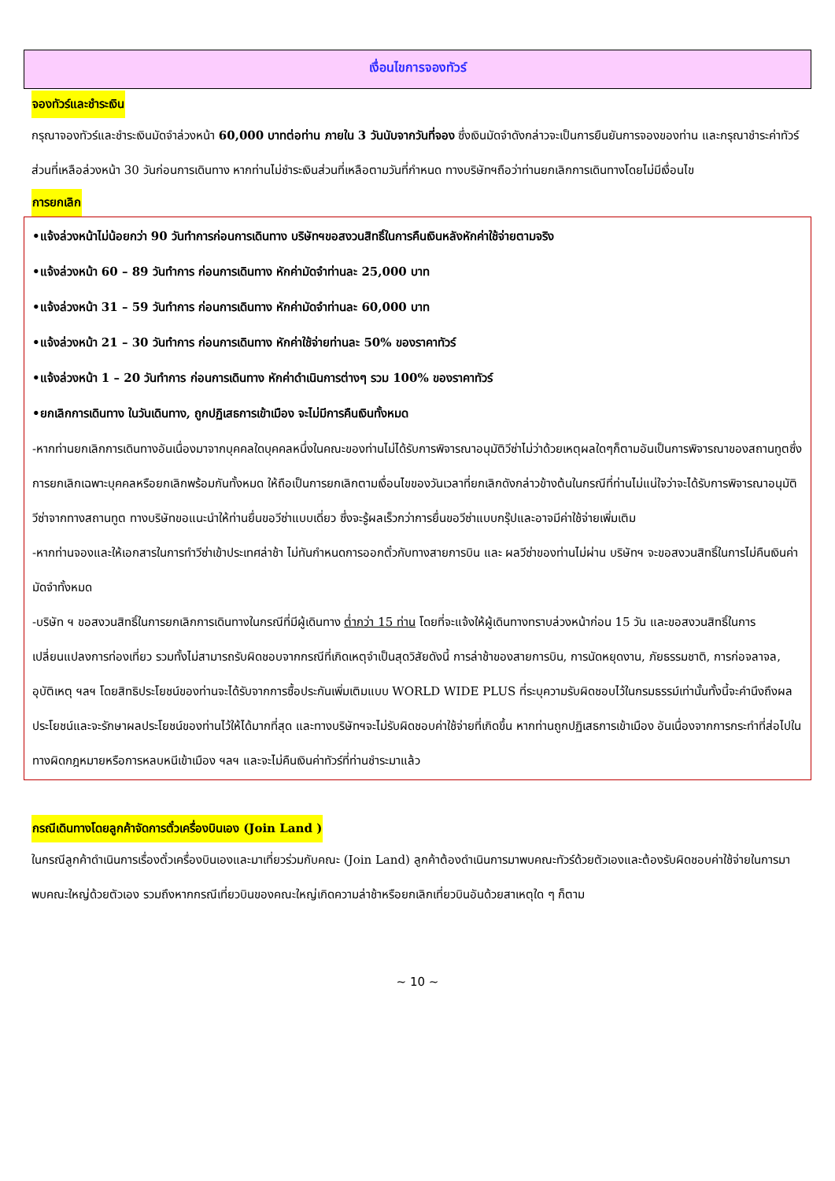เงื่อนไขการจองทัวร์
จองทัวร์และชำระเงิน
กรุณาจองทัวร์และชำระเงินมัดจำล่วงหน้า 60,000 บาทต่อท่าน ภายใน 3 วันนับจากวันที่จอง ซึ่งเงินมัดจำดังกล่าวจะเป็นการยืนยันการจองของท่าน และกรุณาชำระค่าทัวร์ส่วนที่เหลือล่วงหน้า 30 วันก่อนการเดินทาง หากท่านไม่ชำระเงินส่วนที่เหลือตามวันที่กำหนด ทางบริษัทฯถือว่าท่านยกเลิกการเดินทางโดยไม่มีเงื่อนไข
การยกเลิก
•แจ้งล่วงหน้าไม่น้อยกว่า 90 วันทำการก่อนการเดินทาง บริษัทฯขอสงวนสิทธิ์ในการคืนเงินหลังหักค่าใช้จ่ายตามจริง
•แจ้งล่วงหน้า 60 – 89 วันทำการ ก่อนการเดินทาง หักค่ามัดจำท่านละ 25,000 บาท
•แจ้งล่วงหน้า 31 – 59 วันทำการ ก่อนการเดินทาง หักค่ามัดจำท่านละ 60,000 บาท
•แจ้งล่วงหน้า 21 – 30 วันทำการ ก่อนการเดินทาง หักค่าใช้จ่ายท่านละ 50% ของราคาทัวร์
•แจ้งล่วงหน้า 1 – 20 วันทำการ ก่อนการเดินทาง หักค่าดำเนินการต่างๆ รวม 100% ของราคาทัวร์
•ยกเลิกการเดินทาง ในวันเดินทาง, ถูกปฏิเสธการเข้าเมือง จะไม่มีการคืนเงินทั้งหมด
-หากท่านยกเลิกการเดินทางอันเนื่องมาจากบุคคลใดบุคคลหนึ่งในคณะของท่านไม่ได้รับการพิจารณาอนุมัติวีซ่าไม่ว่าด้วยเหตุผลใดๆก็ตามอันเป็นการพิจารณาของสถานทูตซึ่งการยกเลิกเฉพาะบุคคลหรือยกเลิกพร้อมกันทั้งหมด ให้ถือเป็นการยกเลิกตามเงื่อนไขของวันเวลาที่ยกเลิกดังกล่าวข้างต้นในกรณีที่ท่านไม่แน่ใจว่าจะได้รับการพิจารณาอนุมัติวีซ่าจากทางสถานทูต ทางบริษัทขอแนะนำให้ท่านยื่นขอวีซ่าแบบเดี่ยว ซึ่งจะรู้ผลเร็วกว่าการยื่นขอวีซ่าแบบกรุ๊ปและอาจมีค่าใช้จ่ายเพิ่มเติม
-หากท่านจองและให้เอกสารในการทำวีซ่าเข้าประเทศล่าช้า ไม่ทันกำหนดการออกตั๋วกับทางสายการบิน และ ผลวีซ่าของท่านไม่ผ่าน บริษัทฯ จะขอสงวนสิทธิ์ในการไม่คืนเงินค่ามัดจำทั้งหมด
-บริษัท ฯ ขอสงวนสิทธิ์ในการยกเลิกการเดินทางในกรณีที่มีผู้เดินทาง ต่ำกว่า 15 ท่าน โดยที่จะแจ้งให้ผู้เดินทางทราบล่วงหน้าก่อน 15 วัน และขอสงวนสิทธิ์ในการเปลี่ยนแปลงการท่องเที่ยว รวมทั้งไม่สามารถรับผิดชอบจากกรณีที่เกิดเหตุจำเป็นสุดวิสัยดังนี้ การล่าช้าของสายการบิน, การนัดหยุดงาน, ภัยธรรมชาติ, การก่อจลาจล, อุบัติเหตุ ฯลฯ โดยสิทธิประโยชน์ของท่านจะได้รับจากการซื้อประกันเพิ่มเติมแบบ WORLD WIDE PLUS ที่ระบุความรับผิดชอบไว้ในกรมธรรม์เท่านั้นทั้งนี้จะคำนึงถึงผลประโยชน์และจะรักษาผลประโยชน์ของท่านไว้ให้ได้มากที่สุด และทางบริษัทฯจะไม่รับผิดชอบค่าใช้จ่ายที่เกิดขึ้น หากท่านถูกปฏิเสธการเข้าเมือง อันเนื่องจากการกระทำที่ส่อไปในทางผิดกฎหมายหรือการหลบหนีเข้าเมือง ฯลฯ และจะไม่คืนเงินค่าทัวร์ที่ท่านชำระมาแล้ว
กรณีเดินทางโดยลูกค้าจัดการตั๋วเครื่องบินเอง (Join Land )
ในกรณีลูกค้าดำเนินการเรื่องตั๋วเครื่องบินเองและมาเที่ยวร่วมกับคณะ (Join Land) ลูกค้าต้องดำเนินการมาพบคณะทัวร์ด้วยตัวเองและต้องรับผิดชอบค่าใช้จ่ายในการมาพบคณะใหญ่ด้วยตัวเอง รวมถึงหากกรณีเที่ยวบินของคณะใหญ่เกิดความล่าช้าหรือยกเลิกเที่ยวบินอันด้วยสาเหตุใด ๆ ก็ตาม
~ 10 ~